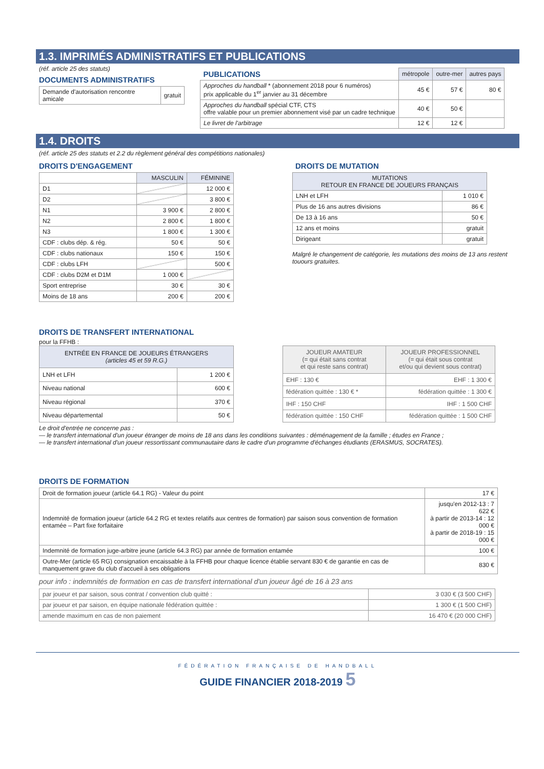1.3. IMPRIMÉS ADMINISTRATIFS ET PUBLICATIONS
(réf. article 25 des statuts)
DOCUMENTS ADMINISTRATIFS
| Demande d'autorisation rencontre amicale | gratuit |
| PUBLICATIONS | métropole | outre-mer | autres pays |
| Approches du handball * (abonnement 2018 pour 6 numéros) prix applicable du 1<sup>er</sup> janvier au 31 décembre | 45 € | 57 € | 80 € |
| Approches du handball spécial CTF, CTS offre valable pour un premier abonnement visé par un cadre technique | 40 € | 50 € | |
| Le livret de l'arbitrage | 12 € | 12 € | |
1.4. DROITS
(réf. article 25 des statuts et 2.2 du règlement général des compétitions nationales)
DROITS D'ENGAGEMENT
| | MASCULIN | FÉMININE |
| D1 | | 12 000 € |
| D2 | | 3 800 € |
| N1 | 3 900 € | 2 800 € |
| N2 | 2 800 € | 1 800 € |
| N3 | 1 800 € | 1 300 € |
| CDF : clubs dép. & rég. | 50 € | 50 € |
| CDF : clubs nationaux | 150 € | 150 € |
| CDF : clubs LFH | | 500 € |
| CDF : clubs D2M et D1M | 1 000 € | |
| Sport entreprise | 30 € | 30 € |
| Moins de 18 ans | 200 € | 200 € |
DROITS DE MUTATION
| MUTATIONS RETOUR EN FRANCE DE JOUEURS FRANÇAIS | |
| --- | --- |
| LNH et LFH | 1 010 € |
| Plus de 16 ans autres divisions | 86 € |
| De 13 à 16 ans | 50 € |
| 12 ans et moins | gratuit |
| Dirigeant | gratuit |
Malgré le changement de catégorie, les mutations des moins de 13 ans restent
touours gratuites.
DROITS DE TRANSFERT INTERNATIONAL
pour la FFHB :
| ENTRÉE EN FRANCE DE JOUEURS ÉTRANGERS (articles 45 et 59 R.G.) | |
| --- | --- |
| LNH et LFH | 1 200 € |
| Niveau national | 600 € |
| Niveau régional | 370 € |
| Niveau départemental | 50 € |
| JOUEUR AMATEUR (= qui était sans contrat et qui reste sans contrat) | JOUEUR PROFESSIONNEL (= qui était sous contrat et/ou qui devient sous contrat) |
| --- | --- |
| EHF : 130 € | EHF : 1 300 € |
| fédération quittée : 130 € * | fédération quittée : 1 300 € |
| IHF : 150 CHF | IHF : 1 500 CHF |
| fédération quittée : 150 CHF | fédération quittée : 1 500 CHF |
Le droit d'entrée ne concerne pas :
— le transfert international d'un joueur étranger de moins de 18 ans dans les conditions suivantes : déménagement de la famille ; études en France ;
— le transfert international d'un joueur ressortissant communautaire dans le cadre d'un programme d'échanges étudiants (ERASMUS, SOCRATES).
DROITS DE FORMATION
| Droit de formation joueur (article 64.1 RG) - Valeur du point | 17 € |
| Indemnité de formation joueur (article 64.2 RG et textes relatifs aux centres de formation) par saison sous convention de formation entamée – Part fixe forfaitaire | jusqu'en 2012-13 : 7 622 € à partir de 2013-14 : 12 000 € à partir de 2018-19 : 15 000 € |
| Indemnité de formation juge-arbitre jeune (article 64.3 RG) par année de formation entamée | 100 € |
| Outre-Mer (article 65 RG) consignation encaissable à la FFHB pour chaque licence établie servant 830 € de garantie en cas de manquement grave du club d'accueil à ses obligations | 830 € |
pour info : indemnités de formation en cas de transfert international d'un joueur âgé de 16 à 23 ans
| par joueur et par saison, sous contrat / convention club quitté : | 3 030 € (3 500 CHF) |
| par joueur et par saison, en équipe nationale fédération quittée : | 1 300 € (1 500 CHF) |
| amende maximum en cas de non paiement | 16 470 € (20 000 CHF) |
FÉDÉRATION FRANÇAISE DE HANDBALL
GUIDE FINANCIER 2018-2019 5